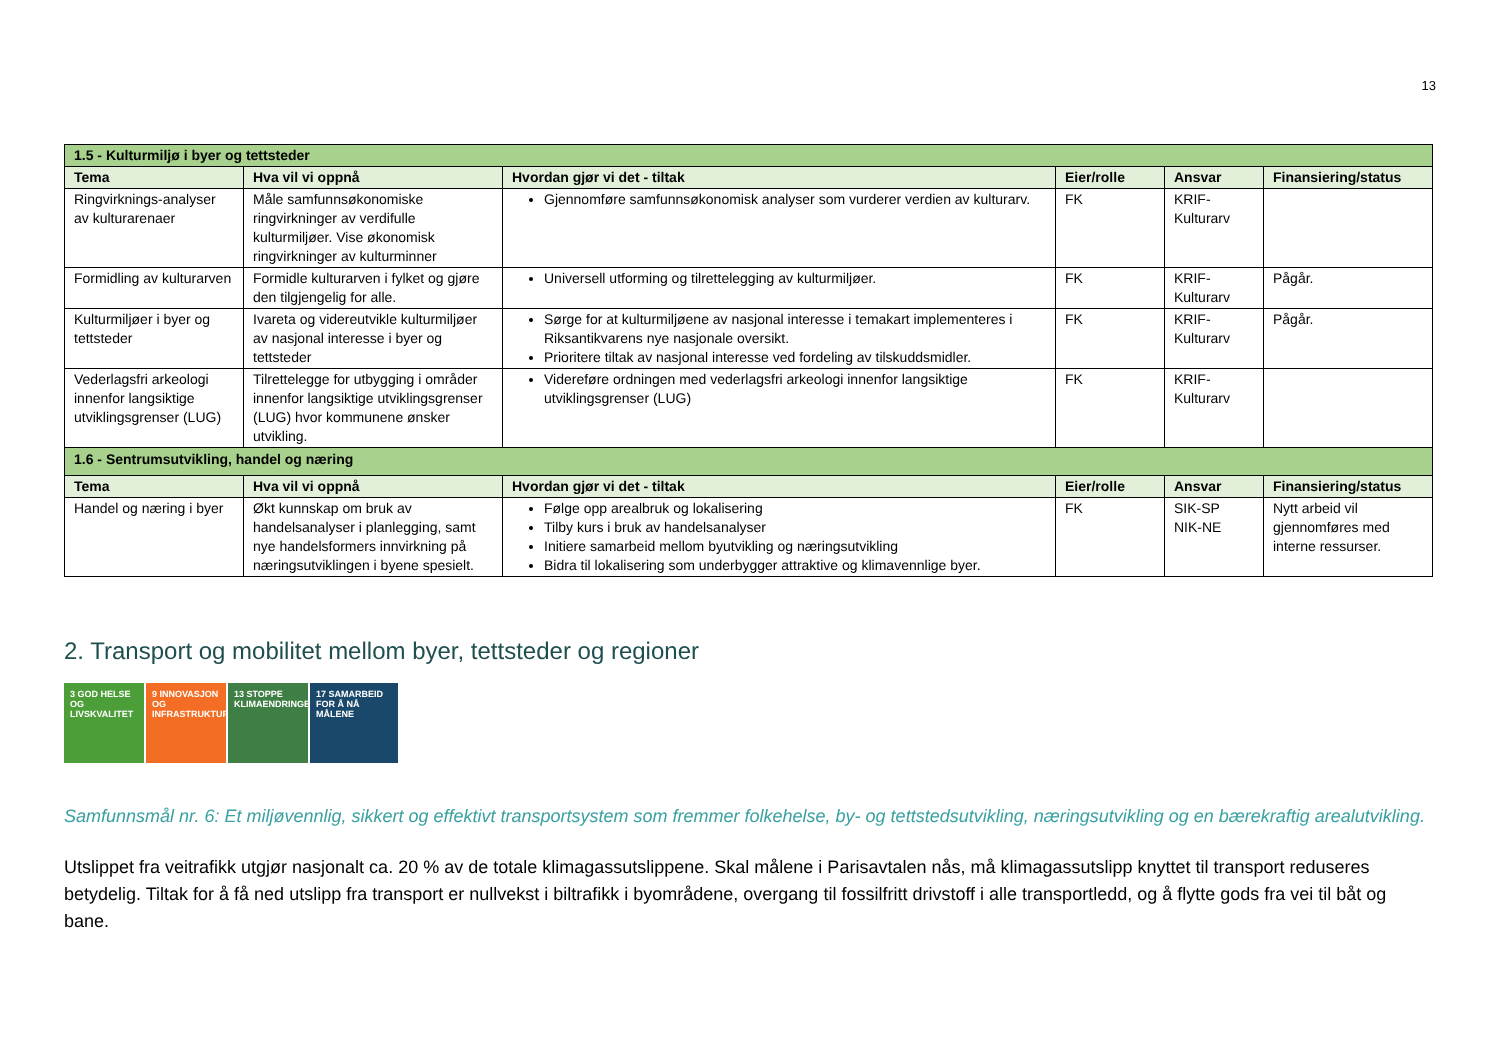13
| 1.5 - Kulturmiljø i byer og tettsteder | | | | | |
| Tema | Hva vil vi oppnå | Hvordan gjør vi det - tiltak | Eier/rolle | Ansvar | Finansiering/status |
| Ringvirknings-analyser av kulturarenaer | Måle samfunnsøkonomiske ringvirkninger av verdifulle kulturmiljøer. Vise økonomisk ringvirkninger av kulturminner | Gjennomføre samfunnsøkonomisk analyser som vurderer verdien av kulturarv. | FK | KRIF-Kulturarv | |
| Formidling av kulturarven | Formidle kulturarven i fylket og gjøre den tilgjengelig for alle. | Universell utforming og tilrettelegging av kulturmiljøer. | FK | KRIF-Kulturarv | Pågår. |
| Kulturmiljøer i byer og tettsteder | Ivareta og videreutvikle kulturmiljøer av nasjonal interesse i byer og tettsteder | Sørge for at kulturmiljøene av nasjonal interesse i temakart implementeres i Riksantikvarens nye nasjonale oversikt. Prioritere tiltak av nasjonal interesse ved fordeling av tilskuddsmidler. | FK | KRIF-Kulturarv | Pågår. |
| Vederlagsfri arkeologi innenfor langsiktige utviklingsgrenser (LUG) | Tilrettelegge for utbygging i områder innenfor langsiktige utviklingsgrenser (LUG) hvor kommunene ønsker utvikling. | Videreføre ordningen med vederlagsfri arkeologi innenfor langsiktige utviklingsgrenser (LUG) | FK | KRIF-Kulturarv | |
| 1.6 - Sentrumsutvikling, handel og næring | | | | | |
| Tema | Hva vil vi oppnå | Hvordan gjør vi det - tiltak | Eier/rolle | Ansvar | Finansiering/status |
| Handel og næring i byer | Økt kunnskap om bruk av handelsanalyser i planlegging, samt nye handelsformers innvirkning på næringsutviklingen i byene spesielt. | Følge opp arealbruk og lokalisering Tilby kurs i bruk av handelsanalyser Initiere samarbeid mellom byutvikling og næringsutvikling Bidra til lokalisering som underbygger attraktive og klimavennlige byer. | FK | SIK-SP NIK-NE | Nytt arbeid vil gjennomføres med interne ressurser. |
2. Transport og mobilitet mellom byer, tettsteder og regioner
3 GOD HELSE OG LIVSKVALITET
9 INNOVASJON OG INFRASTRUKTUR
13 STOPPE KLIMAENDRINGENE
17 SAMARBEID FOR Å NÅ MÅLENE
Samfunnsmål nr. 6: Et miljøvennlig, sikkert og effektivt transportsystem som fremmer folkehelse, by- og tettstedsutvikling, næringsutvikling og en bærekraftig arealutvikling.
Utslippet fra veitrafikk utgjør nasjonalt ca. 20 % av de totale klimagassutslippene. Skal målene i Parisavtalen nås, må klimagassutslipp knyttet til transport reduseres betydelig. Tiltak for å få ned utslipp fra transport er nullvekst i biltrafikk i byområdene, overgang til fossilfritt drivstoff i alle transportledd, og å flytte gods fra vei til båt og bane.